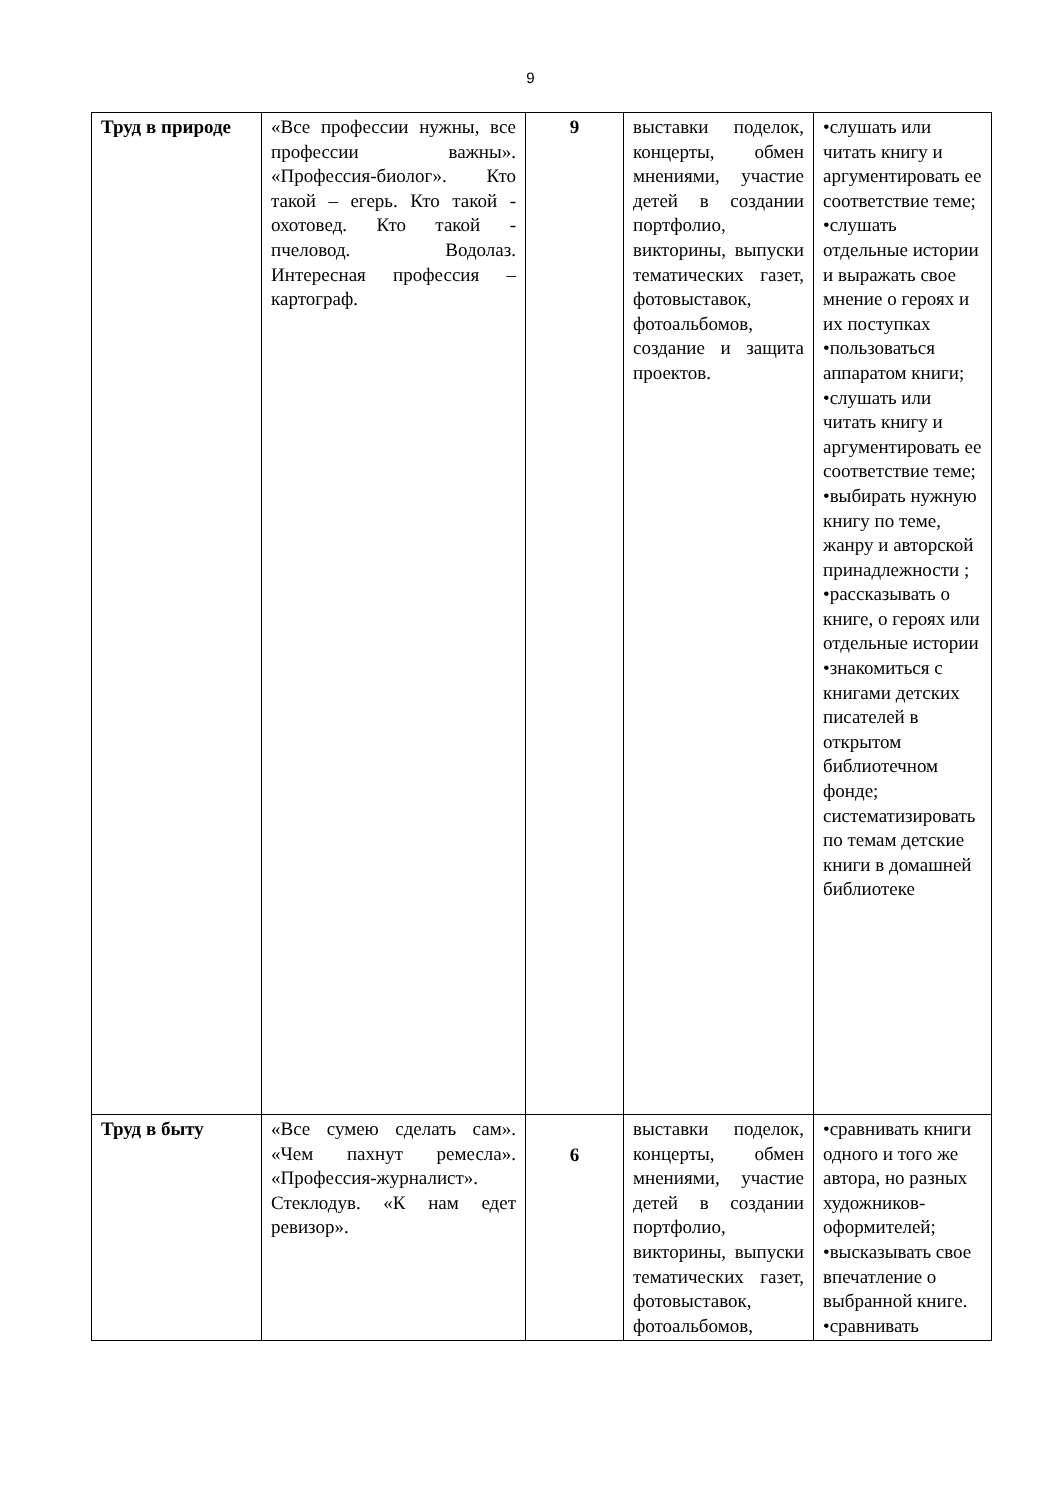9
| Труд в природе | «Все профессии нужны, все профессии важны». «Профессия-биолог». Кто такой – егерь. Кто такой - охотовед. Кто такой - пчеловод. Водолаз. Интересная профессия – картограф. | 9 | выставки поделок, концерты, обмен мнениями, участие детей в создании портфолио, викторины, выпуски тематических газет, фотовыставок, фотоальбомов, создание и защита проектов. | •слушать или читать книгу и аргументировать ее соответствие теме; •слушать отдельные истории и выражать свое мнение о героях и их поступках •пользоваться аппаратом книги; •слушать или читать книгу и аргументировать ее соответствие теме; •выбирать нужную книгу по теме, жанру и авторской принадлежности ; •рассказывать о книге, о героях или отдельные истории •знакомиться с книгами детских писателей в открытом библиотечном фонде; систематизировать по темам детские книги в домашней библиотеке |
| Труд в быту | «Все сумею сделать сам». «Чем пахнут ремесла». «Профессия-журналист». Стеклодув. «К нам едет ревизор». | 6 | выставки поделок, концерты, обмен мнениями, участие детей в создании портфолио, викторины, выпуски тематических газет, фотовыставок, фотоальбомов, | •сравнивать книги одного и того же автора, но разных художников-оформителей; •высказывать свое впечатление о выбранной книге. •сравнивать |